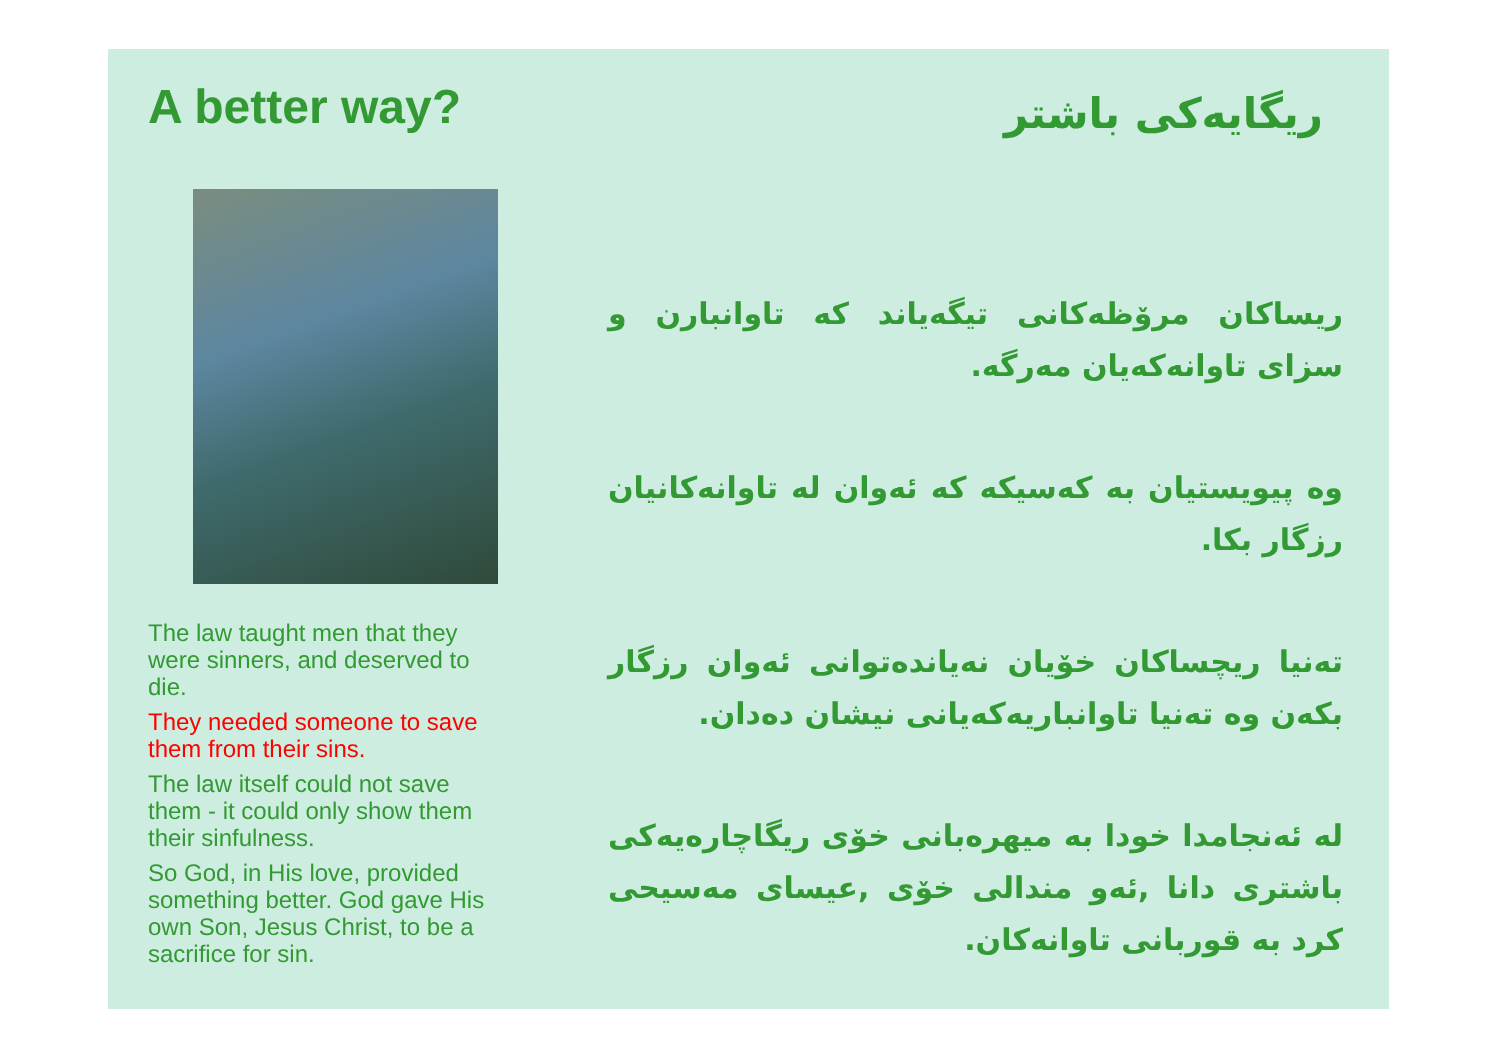A better way?
The law taught men that they were sinners, and deserved to die.
They needed someone to save them from their sins.
The law itself could not save them - it could only show them their sinfulness.
So God, in His love, provided something better. God gave His own Son, Jesus Christ, to be a sacrifice for sin.
ریگایەکی باشتر
ریساکان مرۆظەکانی تیگەیاند کە تاوانبارن و سزای تاوانەکەیان مەرگە.
وە پیویستیان بە کەسیکە کە ئەوان لە تاوانەکانیان رزگار بکا.
تەنیا ریچساکان خۆیان نەیاندەتوانی ئەوان رزگار بکەن وە تەنیا تاوانباریەکەیانی نیشان دەدان.
لە ئەنجامدا خودا بە میهرەبانی خۆی ریگاچارەیەکی باشتری دانا ,ئەو مندالی خۆی ,عیسای مەسیحی کرد بە قوربانی تاوانەکان.